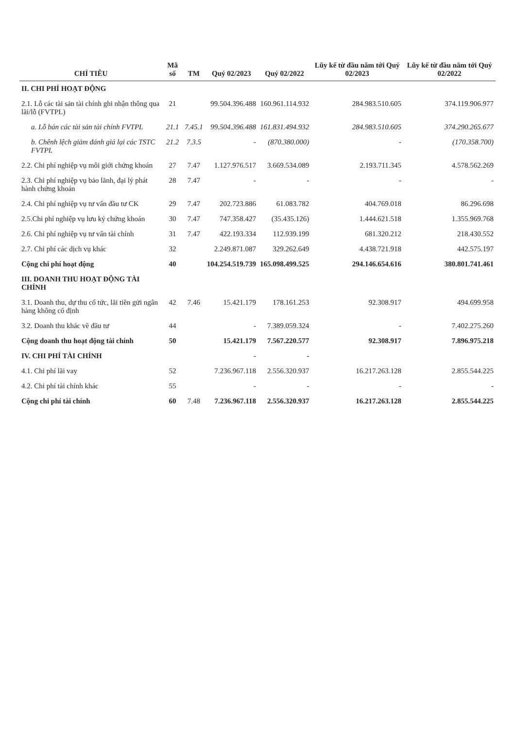| CHỈ TIÊU | Mã số | TM | Quý 02/2023 | Quý 02/2022 | Lũy kế từ đầu năm tới Quý 02/2023 | Lũy kế từ đầu năm tới Quý 02/2022 |
| --- | --- | --- | --- | --- | --- | --- |
| II. CHI PHÍ HOẠT ĐỘNG | | | | | | |
| 2.1. Lỗ các tài sản tài chính ghi nhận thông qua lãi/lỗ (FVTPL) | 21 | | 99.504.396.488 | 160.961.114.932 | 284.983.510.605 | 374.119.906.977 |
| a. Lỗ bán các tài sản tài chính FVTPL | 21.1 | 7.45.1 | 99.504.396.488 | 161.831.494.932 | 284.983.510.605 | 374.290.265.677 |
| b. Chênh lệch giảm đánh giá lại các TSTC FVTPL | 21.2 | 7.3.5 | - | (870.380.000) | - | (170.358.700) |
| 2.2. Chi phí nghiệp vụ môi giới chứng khoán | 27 | 7.47 | 1.127.976.517 | 3.669.534.089 | 2.193.711.345 | 4.578.562.269 |
| 2.3. Chi phí nghiệp vụ bảo lãnh, đại lý phát hành chứng khoán | 28 | 7.47 | - | - | - | - |
| 2.4. Chi phí nghiệp vụ tư vấn đầu tư CK | 29 | 7.47 | 202.723.886 | 61.083.782 | 404.769.018 | 86.296.698 |
| 2.5.Chi phí nghiệp vụ lưu ký chứng khoán | 30 | 7.47 | 747.358.427 | (35.435.126) | 1.444.621.518 | 1.355.969.768 |
| 2.6. Chi phí nghiệp vụ tư vấn tài chính | 31 | 7.47 | 422.193.334 | 112.939.199 | 681.320.212 | 218.430.552 |
| 2.7. Chi phí các dịch vụ khác | 32 | | 2.249.871.087 | 329.262.649 | 4.438.721.918 | 442.575.197 |
| Cộng chi phí hoạt động | 40 | | 104.254.519.739 | 165.098.499.525 | 294.146.654.616 | 380.801.741.461 |
| III. DOANH THU HOẠT ĐỘNG TÀI CHÍNH | | | | | | |
| 3.1. Doanh thu, dự thu cổ tức, lãi tiền gửi ngân hàng không cố định | 42 | 7.46 | 15.421.179 | 178.161.253 | 92.308.917 | 494.699.958 |
| 3.2. Doanh thu khác về đầu tư | 44 | | - | 7.389.059.324 | - | 7.402.275.260 |
| Cộng doanh thu hoạt động tài chính | 50 | | 15.421.179 | 7.567.220.577 | 92.308.917 | 7.896.975.218 |
| IV. CHI PHÍ TÀI CHÍNH | | | - | - | | |
| 4.1. Chi phí lãi vay | 52 | | 7.236.967.118 | 2.556.320.937 | 16.217.263.128 | 2.855.544.225 |
| 4.2. Chi phí tài chính khác | 55 | | - | - | - | - |
| Cộng chi phí tài chính | 60 | 7.48 | 7.236.967.118 | 2.556.320.937 | 16.217.263.128 | 2.855.544.225 |